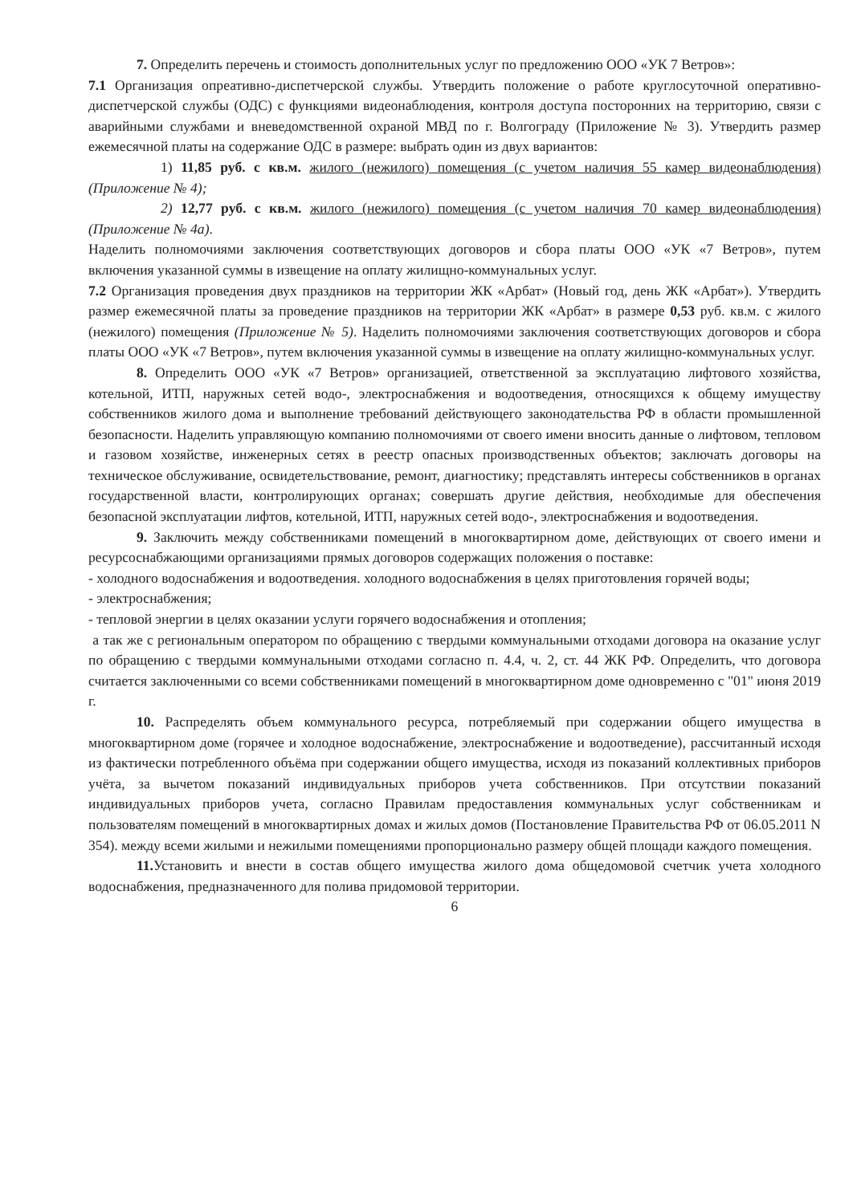7. Определить перечень и стоимость дополнительных услуг по предложению ООО «УК 7 Ветров»:
7.1 Организация опреативно-диспетчерской службы. Утвердить положение о работе круглосуточной оперативно-диспетчерской службы (ОДС) с функциями видеонаблюдения, контроля доступа посторонних на территорию, связи с аварийными службами и вневедомственной охраной МВД по г. Волгограду (Приложение № 3). Утвердить размер ежемесячной платы на содержание ОДС в размере: выбрать один из двух вариантов:
1) 11,85 руб. с кв.м. жилого (нежилого) помещения (с учетом наличия 55 камер видеонаблюдения) (Приложение № 4);
2) 12,77 руб. с кв.м. жилого (нежилого) помещения (с учетом наличия 70 камер видеонаблюдения) (Приложение № 4а).
Наделить полномочиями заключения соответствующих договоров и сбора платы ООО «УК «7 Ветров», путем включения указанной суммы в извещение на оплату жилищно-коммунальных услуг.
7.2 Организация проведения двух праздников на территории ЖК «Арбат» (Новый год, день ЖК «Арбат»). Утвердить размер ежемесячной платы за проведение праздников на территории ЖК «Арбат» в размере 0,53 руб. кв.м. с жилого (нежилого) помещения (Приложение № 5). Наделить полномочиями заключения соответствующих договоров и сбора платы ООО «УК «7 Ветров», путем включения указанной суммы в извещение на оплату жилищно-коммунальных услуг.
8. Определить ООО «УК «7 Ветров» организацией, ответственной за эксплуатацию лифтового хозяйства, котельной, ИТП, наружных сетей водо-, электроснабжения и водоотведения, относящихся к общему имуществу собственников жилого дома и выполнение требований действующего законодательства РФ в области промышленной безопасности. Наделить управляющую компанию полномочиями от своего имени вносить данные о лифтовом, тепловом и газовом хозяйстве, инженерных сетях в реестр опасных производственных объектов; заключать договоры на техническое обслуживание, освидетельствование, ремонт, диагностику; представлять интересы собственников в органах государственной власти, контролирующих органах; совершать другие действия, необходимые для обеспечения безопасной эксплуатации лифтов, котельной, ИТП, наружных сетей водо-, электроснабжения и водоотведения.
9. Заключить между собственниками помещений в многоквартирном доме, действующих от своего имени и ресурсоснабжающими организациями прямых договоров содержащих положения о поставке:
- холодного водоснабжения и водоотведения. холодного водоснабжения в целях приготовления горячей воды;
- электроснабжения;
- тепловой энергии в целях оказании услуги горячего водоснабжения и отопления;
а так же с региональным оператором по обращению с твердыми коммунальными отходами договора на оказание услуг по обращению с твердыми коммунальными отходами согласно п. 4.4, ч. 2, ст. 44 ЖК РФ. Определить, что договора считается заключенными со всеми собственниками помещений в многоквартирном доме одновременно с "01" июня 2019 г.
10. Распределять объем коммунального ресурса, потребляемый при содержании общего имущества в многоквартирном доме (горячее и холодное водоснабжение, электроснабжение и водоотведение), рассчитанный исходя из фактически потребленного объёма при содержании общего имущества, исходя из показаний коллективных приборов учёта, за вычетом показаний индивидуальных приборов учета собственников. При отсутствии показаний индивидуальных приборов учета, согласно Правилам предоставления коммунальных услуг собственникам и пользователям помещений в многоквартирных домах и жилых домов (Постановление Правительства РФ от 06.05.2011 N 354). между всеми жилыми и нежилыми помещениями пропорционально размеру общей площади каждого помещения.
11. Установить и внести в состав общего имущества жилого дома общедомовой счетчик учета холодного водоснабжения, предназначенного для полива придомовой территории.
6